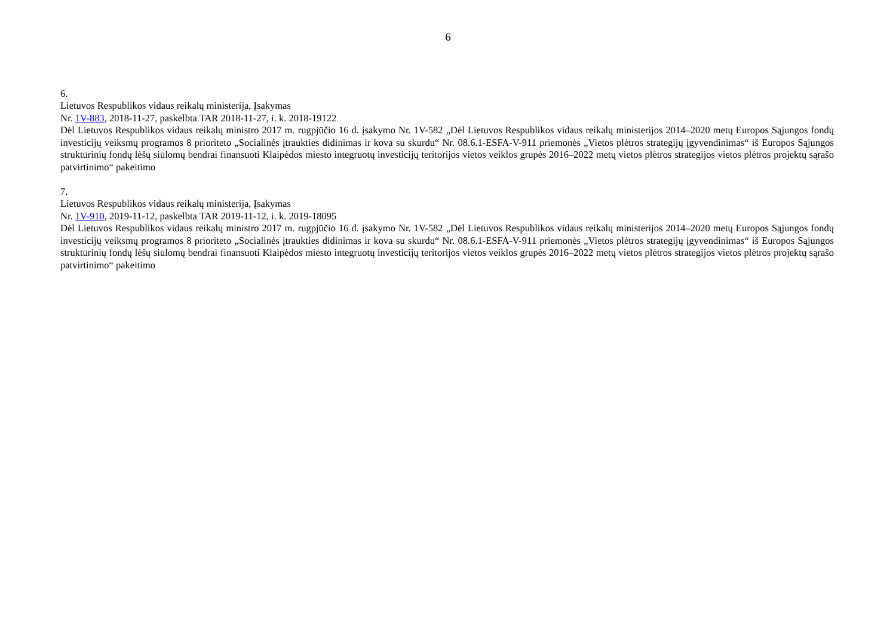6
6.
Lietuvos Respublikos vidaus reikalų ministerija, Įsakymas
Nr. 1V-883, 2018-11-27, paskelbta TAR 2018-11-27, i. k. 2018-19122
Dėl Lietuvos Respublikos vidaus reikalų ministro 2017 m. rugpjūčio 16 d. įsakymo Nr. 1V-582 „Dėl Lietuvos Respublikos vidaus reikalų ministerijos 2014–2020 metų Europos Sąjungos fondų investicijų veiksmų programos 8 prioriteto „Socialinės įtraukties didinimas ir kova su skurdu“ Nr. 08.6.1-ESFA-V-911 priemonės „Vietos plėtros strategijų įgyvendinimas“ iš Europos Sąjungos struktūrinių fondų lėšų siūlomų bendrai finansuoti Klaipėdos miesto integruotų investicijų teritorijos vietos veiklos grupės 2016–2022 metų vietos plėtros strategijos vietos plėtros projektų sąrašo patvirtinimo“ pakeitimo
7.
Lietuvos Respublikos vidaus reikalų ministerija, Įsakymas
Nr. 1V-910, 2019-11-12, paskelbta TAR 2019-11-12, i. k. 2019-18095
Dėl Lietuvos Respublikos vidaus reikalų ministro 2017 m. rugpjūčio 16 d. įsakymo Nr. 1V-582 „Dėl Lietuvos Respublikos vidaus reikalų ministerijos 2014–2020 metų Europos Sąjungos fondų investicijų veiksmų programos 8 prioriteto „Socialinės įtraukties didinimas ir kova su skurdu“ Nr. 08.6.1-ESFA-V-911 priemonės „Vietos plėtros strategijų įgyvendinimas“ iš Europos Sąjungos struktūrinių fondų lėšų siūlomų bendrai finansuoti Klaipėdos miesto integruotų investicijų teritorijos vietos veiklos grupės 2016–2022 metų vietos plėtros strategijos vietos plėtros projektų sąrašo patvirtinimo“ pakeitimo